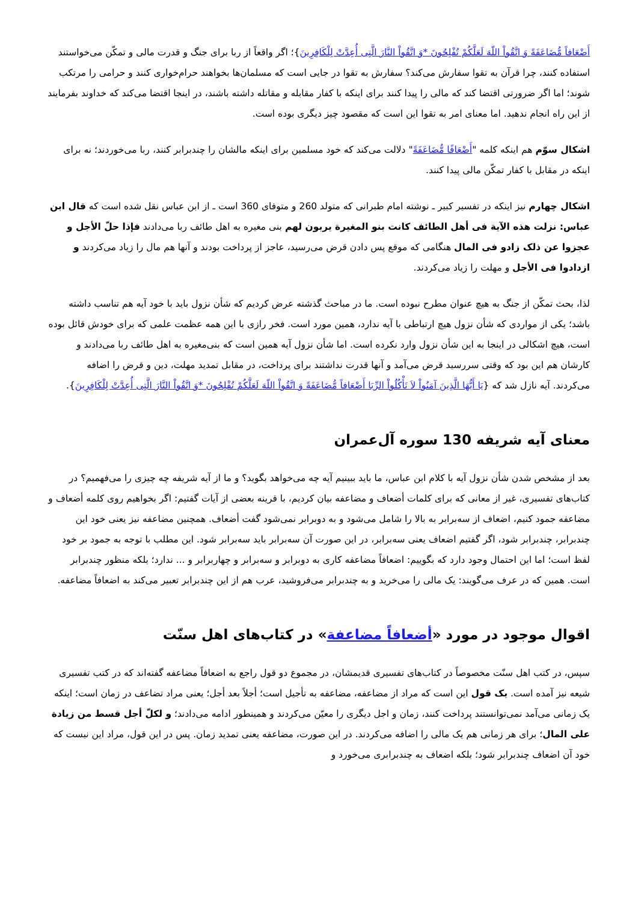أَضْعَافاً مُّضَاعَفَةً وَ اتَّقُواْ اللّهَ لَعَلَّكُمْ تُفْلِحُونَ *وَ اتَّقُواْ النَّارَ الَّتِی أُعِدَّتْ لِلْكَافِرِينَ}؛ اگر واقعاً از ربا برای جنگ و قدرت مالی و تمکّن می‌خواستند استفاده کنند، چرا قرآن به تقوا سفارش می‌کند؟ سفارش به تقوا در جایی است که مسلمان‌ها بخواهند حرام‌خواری کنند و حرامی را مرتکب شوند؛ اما اگر ضرورتی اقتضا کند که مالی را پیدا کنند برای اینکه با کفار مقابله و مقاتله داشته باشند، در اینجا اقتضا می‌کند که خداوند بفرمایند از این راه انجام ندهید. اما معنای امر به تقوا این است که مقصود چیز دیگری بوده است.
اشکال سوّم هم اینکه کلمه "أَضْعَافًا مُّضَاعَفَةً" دلالت می‌کند که خود مسلمین برای اینکه مالشان را چندبرابر کنند، ربا می‌خوردند؛ نه برای اینکه در مقابل با کفار تمکّن مالی پیدا کنند.
اشکال چهارم نیز اینکه در تفسیر کبیر ـ نوشته امام طبرانی که متولد 260 و متوفای 360 است ـ از ابن عباس نقل شده است که قال ابن عباس: نزلت هذه الآیة فی أهل الطائف کانت بنو المغیرة یربون لهم بنی مغیره به اهل طائف ربا می‌دادند فإذا حلّ الأجل و عجزوا عن ذلک زادو فی المال هنگامی که موقع پس دادن قرض می‌رسید، عاجز از پرداخت بودند و آنها هم مال را زیاد می‌کردند و ازدادوا فی الأجل و مهلت را زیاد می‌کردند.
لذا، بحث تمکّن از جنگ به هیچ عنوان مطرح نبوده است. ما در مباحث گذشته عرض کردیم که شأن نزول باید با خود آیه هم تناسب داشته باشد؛ یکی از مواردی که شأن نزول هیچ ارتباطی با آیه ندارد، همین مورد است. فخر رازی با این همه عظمت علمی که برای خودش قائل بوده است، هیچ اشکالی در اینجا به این شأن نزول وارد نکرده است. اما شأن نزول آیه همین است که بنی‌مغیره به اهل طائف ربا می‌دادند و کارشان هم این بود که وقتی سررسید قرض می‌آمد و آنها قدرت نداشتند برای پرداخت، در مقابل تمدید مهلت، دین و قرض را اضافه می‌کردند. آیه نازل شد که {يَا أَيُّهَا الَّذِينَ آمَنُواْ لاَ تَأْكُلُواْ الرِّبَا أَضْعَافاً مُّضَاعَفَةً وَ اتَّقُواْ اللّهَ لَعَلَّكُمْ تُفْلِحُونَ *وَ اتَّقُواْ النَّارَ الَّتِی أُعِدَّتْ لِلْكَافِرِينَ}.
معنای آیه شریفه 130 سوره آل‌عمران
بعد از مشخص شدن شأن نزول آیه با کلام ابن عباس، ما باید ببینیم آیه چه می‌خواهد بگوید؟ و ما از آیه شریفه چه چیزی را می‌فهمیم؟ در کتاب‌های تفسیری، غیر از معانی که برای کلمات أضعاف و مضاعفه بیان کردیم، با قرینه بعضی از آیات گفتیم: اگر بخواهیم روی کلمه أضعاف و مضاعفه جمود کنیم، اضعاف از سه‌برابر به بالا را شامل می‌شود و به دوبرابر نمی‌شود گفت أضعاف. همچنین مضاعفه نیز یعنی خود این چندبرابر، چندبرابر شود، اگر گفتیم اضعاف یعنی سه‌برابر، در این صورت آن سه‌برابر باید سه‌برابر شود. این مطلب با توجه به جمود بر خود لفظ است؛ اما این احتمال وجود دارد که بگوییم: اضعافاً مضاعفه کاری به دوبرابر و سه‌برابر و چهاربرابر و ... ندارد؛ بلکه منظور چندبرابر است. همین که در عرف می‌گویند: یک مالی را می‌خرید و به چندبرابر می‌فروشید، عرب هم از این چندبرابر تعبیر می‌کند به اضعافاً مضاعفه.
اقوال موجود در مورد «أضعافاً مضاعفة» در کتاب‌های اهل سنّت
سپس، در کتب اهل سنّت مخصوصاً در کتاب‌های تفسیری قدیمشان، در مجموع دو قول راجع به اضعافاً مضاعفه گفته‌اند که در کتب تفسیری شیعه نیز آمده است. یک قول این است که مراد از مضاعفه، مضاعفه به تأجیل است؛ أجلاً بعد أجل؛ یعنی مراد تضاعف در زمان است؛ اینکه یک زمانی می‌آمد نمی‌توانستند پرداخت کنند، زمان و اجل دیگری را معیّن می‌کردند و همینطور ادامه می‌دادند؛ و لکلّ أجل قسط من زیادة علی المال؛ برای هر زمانی هم یک مالی را اضافه می‌کردند. در این صورت، مضاعفه یعنی تمدید زمان. پس در این قول، مراد این نیست که خود آن اضعاف چندبرابر شود؛ بلکه اضعاف به چندبرابری می‌خورد و